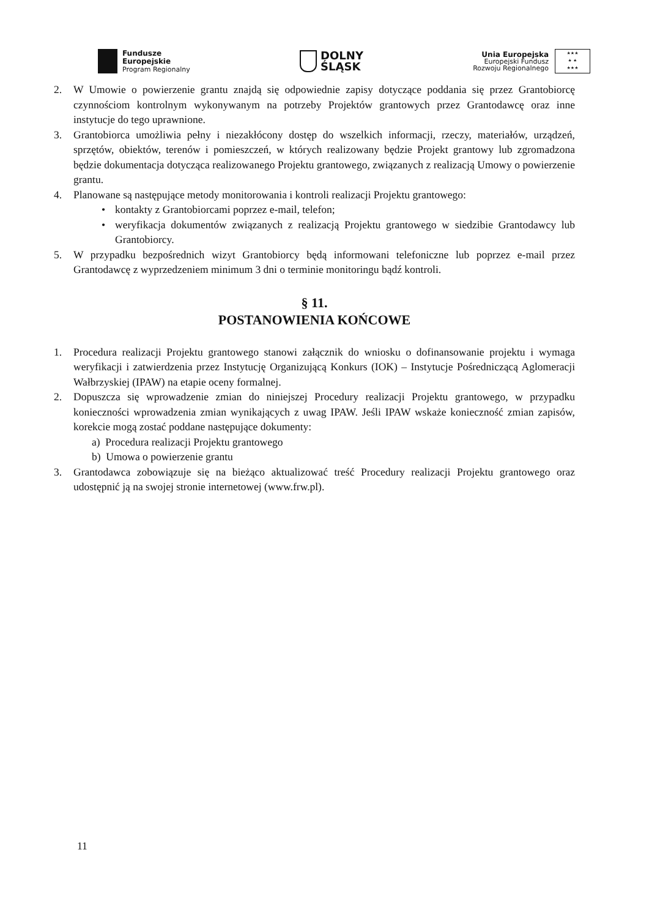Fundusze
Europejskie
Program Regionalny
DOLNY
ŚLĄSK
Unia Europejska
Europejski Fundusz
Rozwoju Regionalnego
★★★
★ ★
★★★
2. W Umowie o powierzenie grantu znajdą się odpowiednie zapisy dotyczące poddania się przez Grantobiorcę czynnościom kontrolnym wykonywanym na potrzeby Projektów grantowych przez Grantodawcę oraz inne instytucje do tego uprawnione.
3. Grantobiorca umożliwia pełny i niezakłócony dostęp do wszelkich informacji, rzeczy, materiałów, urządzeń, sprzętów, obiektów, terenów i pomieszczeń, w których realizowany będzie Projekt grantowy lub zgromadzona będzie dokumentacja dotycząca realizowanego Projektu grantowego, związanych z realizacją Umowy o powierzenie grantu.
4. Planowane są następujące metody monitorowania i kontroli realizacji Projektu grantowego:
• kontakty z Grantobiorcami poprzez e-mail, telefon;
• weryfikacja dokumentów związanych z realizacją Projektu grantowego w siedzibie Grantodawcy lub Grantobiorcy.
5. W przypadku bezpośrednich wizyt Grantobiorcy będą informowani telefoniczne lub poprzez e-mail przez Grantodawcę z wyprzedzeniem minimum 3 dni o terminie monitoringu bądź kontroli.
§ 11.
POSTANOWIENIA KOŃCOWE
1. Procedura realizacji Projektu grantowego stanowi załącznik do wniosku o dofinansowanie projektu i wymaga weryfikacji i zatwierdzenia przez Instytucję Organizującą Konkurs (IOK) – Instytucje Pośredniczącą Aglomeracji Wałbrzyskiej (IPAW) na etapie oceny formalnej.
2. Dopuszcza się wprowadzenie zmian do niniejszej Procedury realizacji Projektu grantowego, w przypadku konieczności wprowadzenia zmian wynikających z uwag IPAW. Jeśli IPAW wskaże konieczność zmian zapisów, korekcie mogą zostać poddane następujące dokumenty:
a) Procedura realizacji Projektu grantowego
b) Umowa o powierzenie grantu
3. Grantodawca zobowiązuje się na bieżąco aktualizować treść Procedury realizacji Projektu grantowego oraz udostępnić ją na swojej stronie internetowej (www.frw.pl).
11